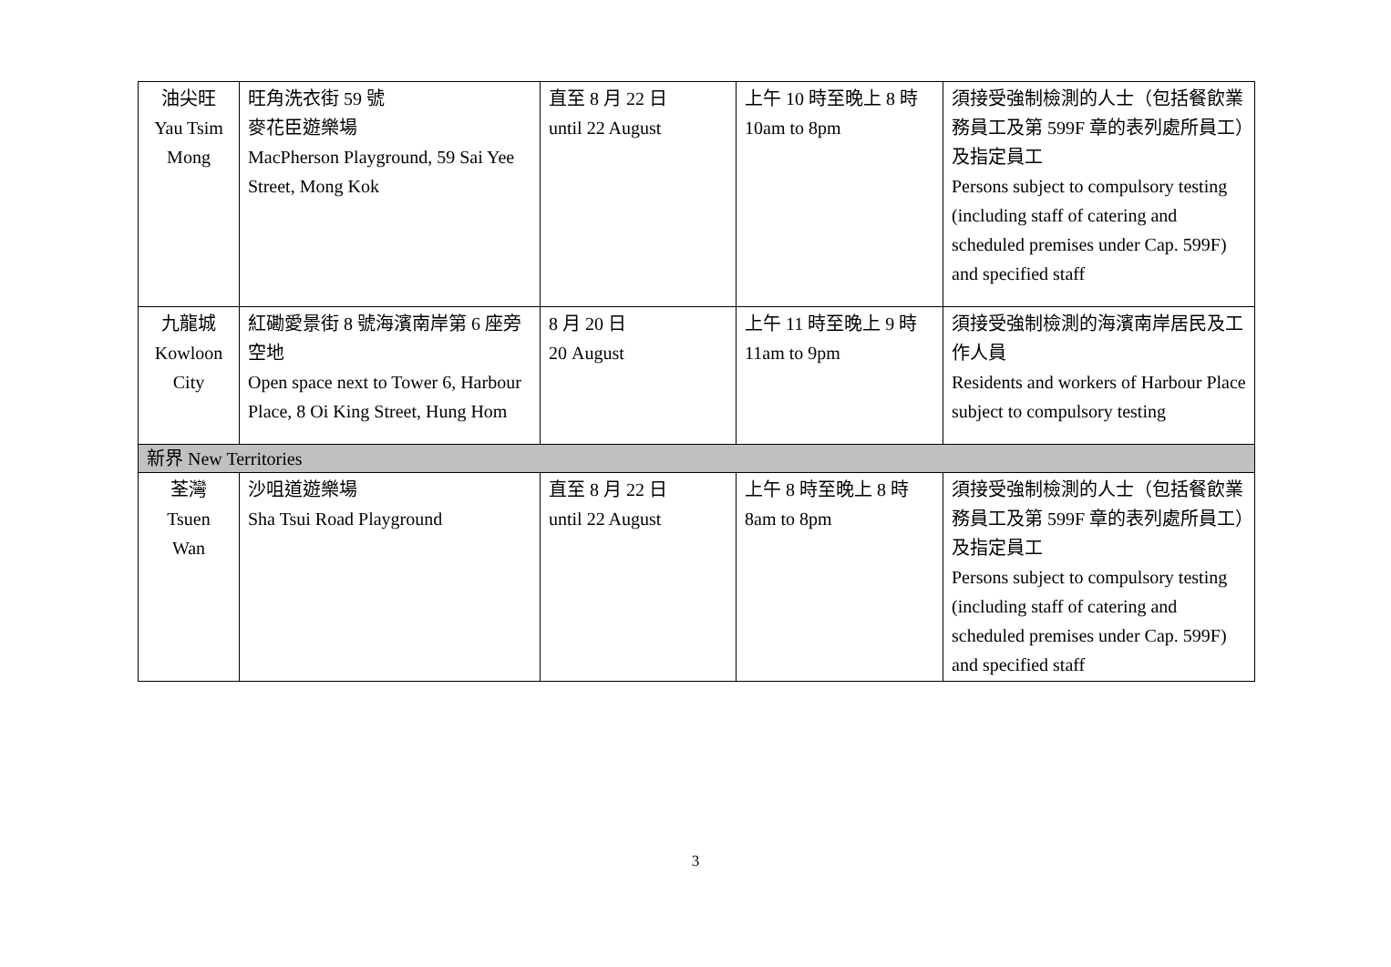| 油尖旺 Yau Tsim Mong | 旺角洗衣街 59 號 麥花臣遊樂場 MacPherson Playground, 59 Sai Yee Street, Mong Kok | 直至 8 月 22 日 until 22 August | 上午 10 時至晚上 8 時 10am to 8pm | 須接受強制檢測的人士（包括餐飲業務員工及第 599F 章的表列處所員工）及指定員工 Persons subject to compulsory testing (including staff of catering and scheduled premises under Cap. 599F) and specified staff |
| 九龍城 Kowloon City | 紅磡愛景街 8 號海濱南岸第 6 座旁空地 Open space next to Tower 6, Harbour Place, 8 Oi King Street, Hung Hom | 8 月 20 日 20 August | 上午 11 時至晚上 9 時 11am to 9pm | 須接受強制檢測的海濱南岸居民及工作人員 Residents and workers of Harbour Place subject to compulsory testing |
| 新界 New Territories | | | | |
| 荃灣 Tsuen Wan | 沙咀道遊樂場 Sha Tsui Road Playground | 直至 8 月 22 日 until 22 August | 上午 8 時至晚上 8 時 8am to 8pm | 須接受強制檢測的人士（包括餐飲業務員工及第 599F 章的表列處所員工）及指定員工 Persons subject to compulsory testing (including staff of catering and scheduled premises under Cap. 599F) and specified staff |
3